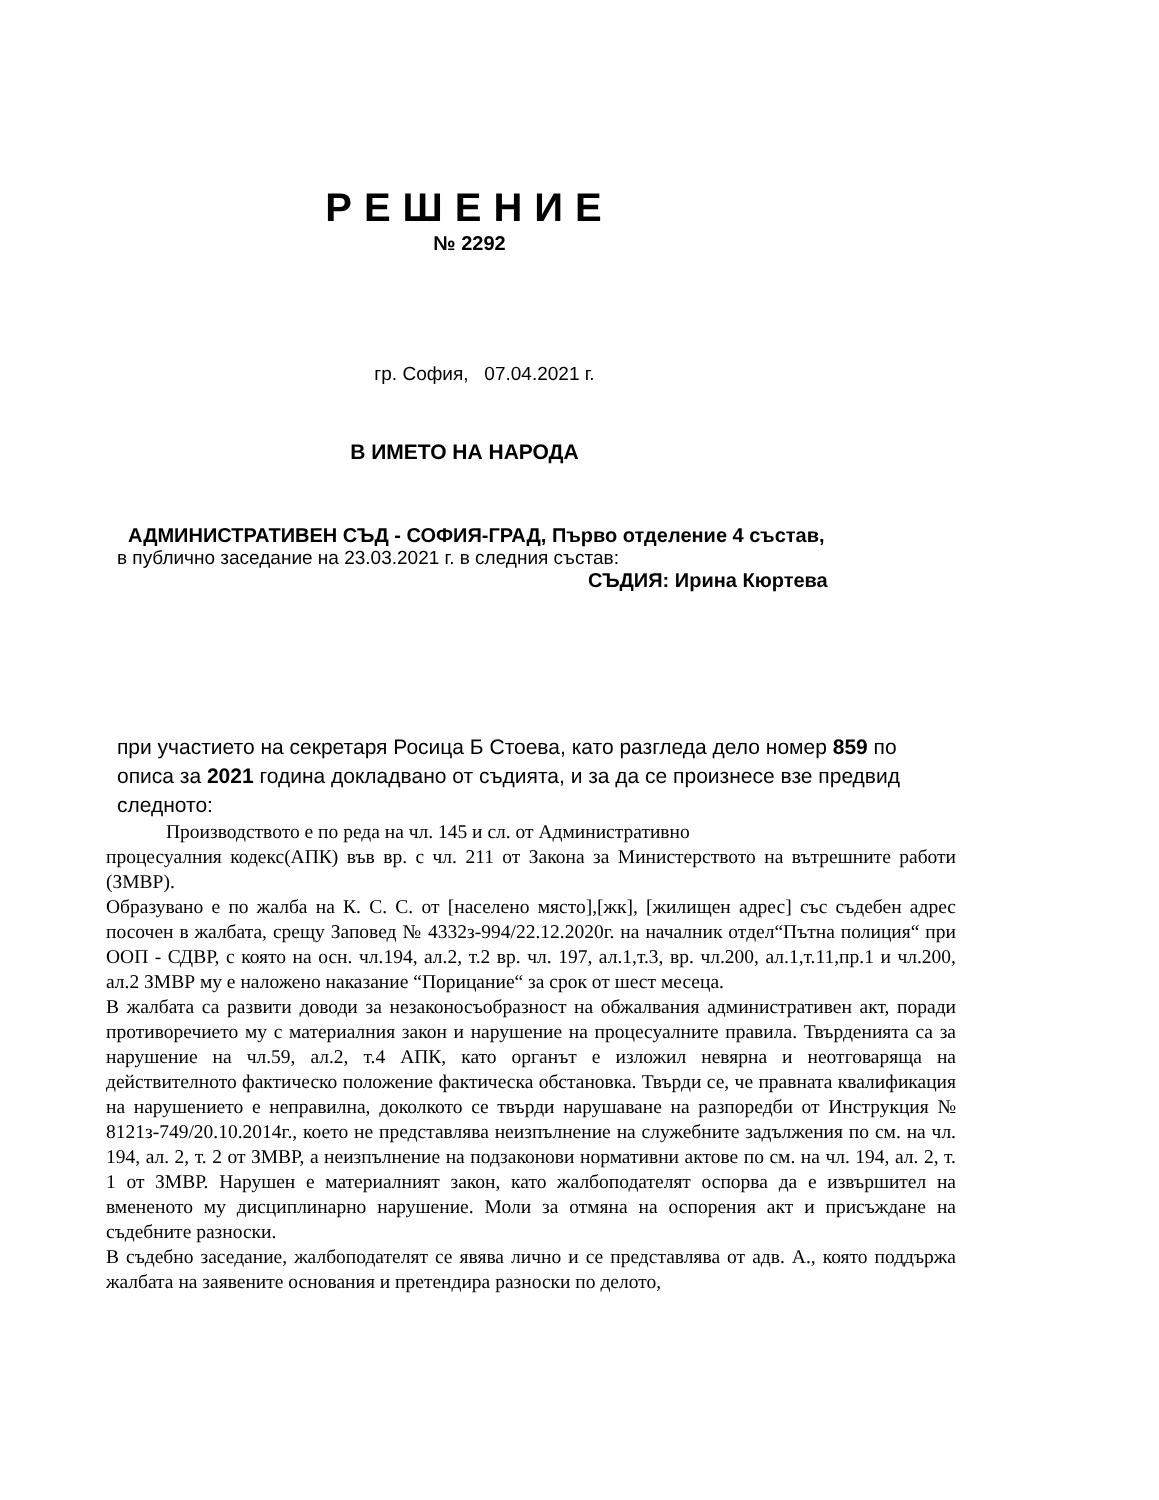РЕШЕНИЕ
№ 2292
гр. София, 07.04.2021 г.
В ИМЕТО НА НАРОДА
АДМИНИСТРАТИВЕН СЪД - СОФИЯ-ГРАД, Първо отделение 4 състав,
в публично заседание на 23.03.2021 г. в следния състав:
СЪДИЯ: Ирина Кюртева
при участието на секретаря Росица Б Стоева, като разгледа дело номер 859 по описа за 2021 година докладвано от съдията, и за да се произнесе взе предвид следното:
Производството е по реда на чл. 145 и сл. от Административно
процесуалния кодекс(АПК) във вр. с чл. 211 от Закона за Министерството на вътрешните работи (ЗМВР).
Образувано е по жалба на К. С. С. от [населено място],[жк], [жилищен адрес] със съдебен адрес посочен в жалбата, срещу Заповед № 4332з-994/22.12.2020г. на началник отдел“Пътна полиция“ при ООП - СДВР, с която на осн. чл.194, ал.2, т.2 вр. чл. 197, ал.1,т.3, вр. чл.200, ал.1,т.11,пр.1 и чл.200, ал.2 ЗМВР му е наложено наказание “Порицание“ за срок от шест месеца.
В жалбата са развити доводи за незаконосъобразност на обжалвания административен акт, поради противоречието му с материалния закон и нарушение на процесуалните правила. Твърденията са за нарушение на чл.59, ал.2, т.4 АПК, като органът е изложил невярна и неотговаряща на действителното фактическо положение фактическа обстановка. Твърди се, че правната квалификация на нарушението е неправилна, доколкото се твърди нарушаване на разпоредби от Инструкция № 8121з-749/20.10.2014г., което не представлява неизпълнение на служебните задължения по см. на чл. 194, ал. 2, т. 2 от ЗМВР, а неизпълнение на подзаконови нормативни актове по см. на чл. 194, ал. 2, т. 1 от ЗМВР. Нарушен е материалният закон, като жалбоподателят оспорва да е извършител на вмененото му дисциплинарно нарушение. Моли за отмяна на оспорения акт и присъждане на съдебните разноски.
В съдебно заседание, жалбоподателят се явява лично и се представлява от адв. А., която поддържа жалбата на заявените основания и претендира разноски по делото,